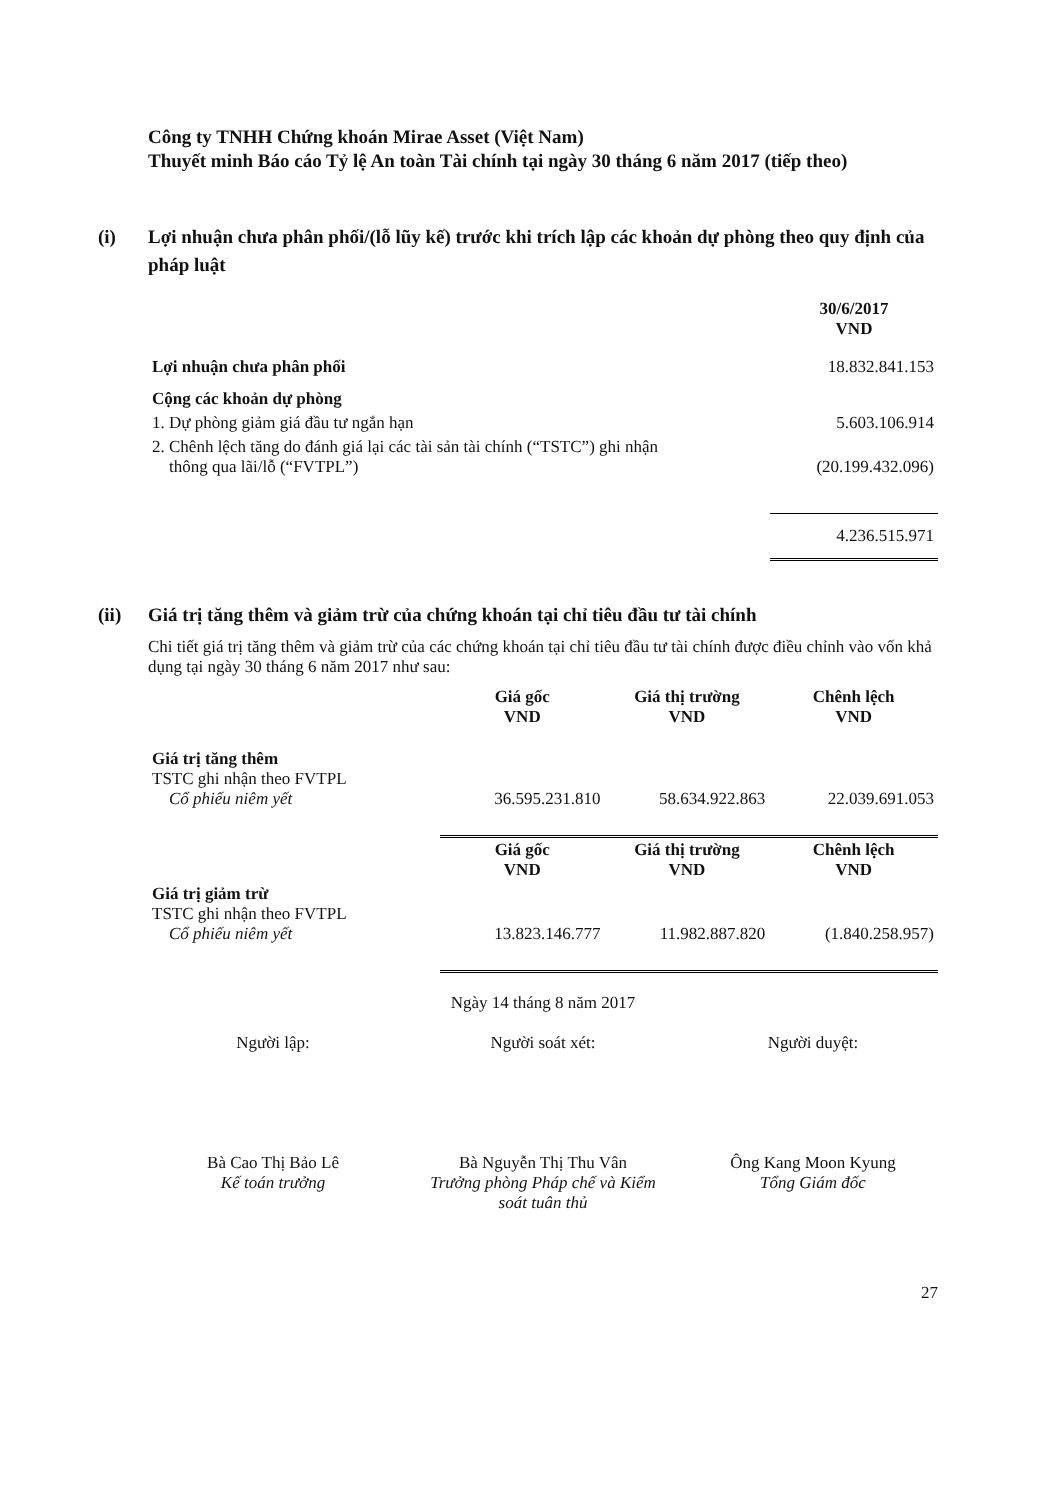Công ty TNHH Chứng khoán Mirae Asset (Việt Nam)
Thuyết minh Báo cáo Tỷ lệ An toàn Tài chính tại ngày 30 tháng 6 năm 2017 (tiếp theo)
(i) Lợi nhuận chưa phân phối/(lỗ lũy kế) trước khi trích lập các khoản dự phòng theo quy định của pháp luật
| | 30/6/2017 VND |
| Lợi nhuận chưa phân phối | 18.832.841.153 |
| Cộng các khoản dự phòng | |
| 1. Dự phòng giảm giá đầu tư ngắn hạn | 5.603.106.914 |
| 2. Chênh lệch tăng do đánh giá lại các tài sản tài chính (“TSTC”) ghi nhận thông qua lãi/lỗ (“FVTPL”) | (20.199.432.096) |
| | 4.236.515.971 |
(ii) Giá trị tăng thêm và giảm trừ của chứng khoán tại chỉ tiêu đầu tư tài chính
Chi tiết giá trị tăng thêm và giảm trừ của các chứng khoán tại chỉ tiêu đầu tư tài chính được điều chỉnh vào vốn khả dụng tại ngày 30 tháng 6 năm 2017 như sau:
| | Giá gốc VND | Giá thị trường VND | Chênh lệch VND |
| Giá trị tăng thêm TSTC ghi nhận theo FVTPL Cổ phiếu niêm yết | 36.595.231.810 | 58.634.922.863 | 22.039.691.053 |
| | Giá gốc VND | Giá thị trường VND | Chênh lệch VND |
| Giá trị giảm trừ TSTC ghi nhận theo FVTPL Cổ phiếu niêm yết | 13.823.146.777 | 11.982.887.820 | (1.840.258.957) |
Ngày 14 tháng 8 năm 2017
Người lập:
Bà Cao Thị Bảo Lê
Kế toán trưởng
Người soát xét:
Bà Nguyễn Thị Thu Vân
Trưởng phòng Pháp chế và Kiểm soát tuân thủ
Người duyệt:
Ông Kang Moon Kyung
Tổng Giám đốc
27